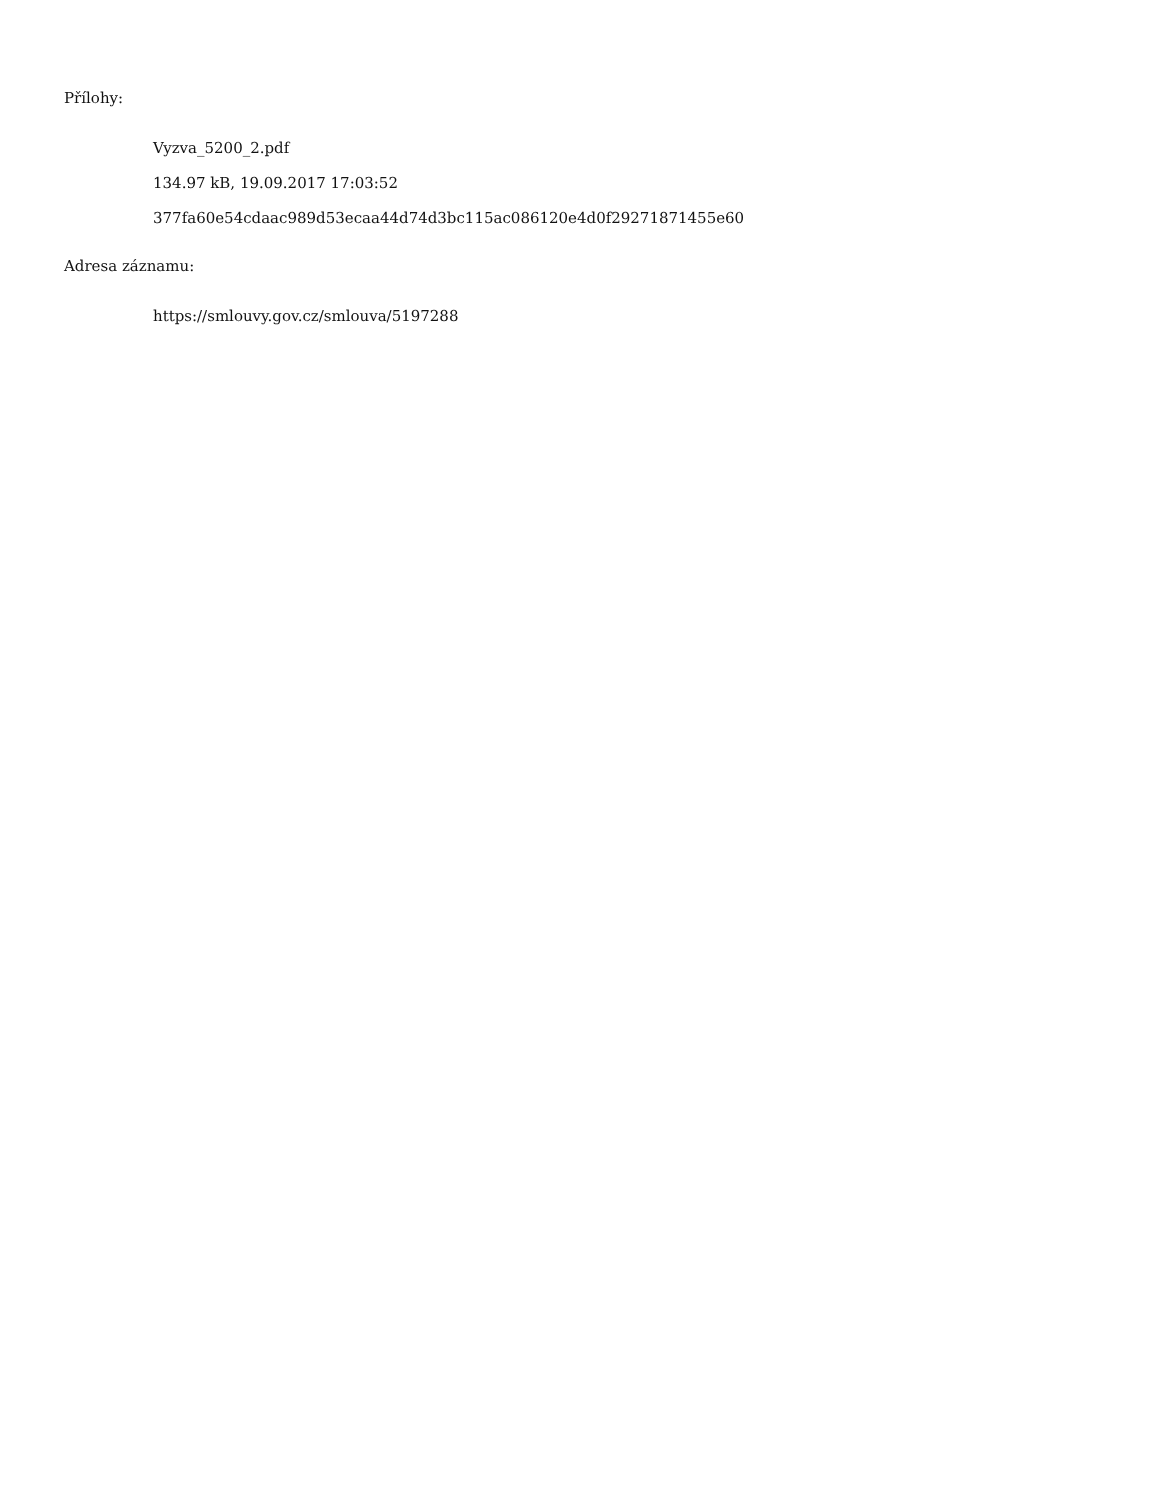Přílohy:
Vyzva_5200_2.pdf
134.97 kB, 19.09.2017 17:03:52
377fa60e54cdaac989d53ecaa44d74d3bc115ac086120e4d0f29271871455e60
Adresa záznamu:
https://smlouvy.gov.cz/smlouva/5197288